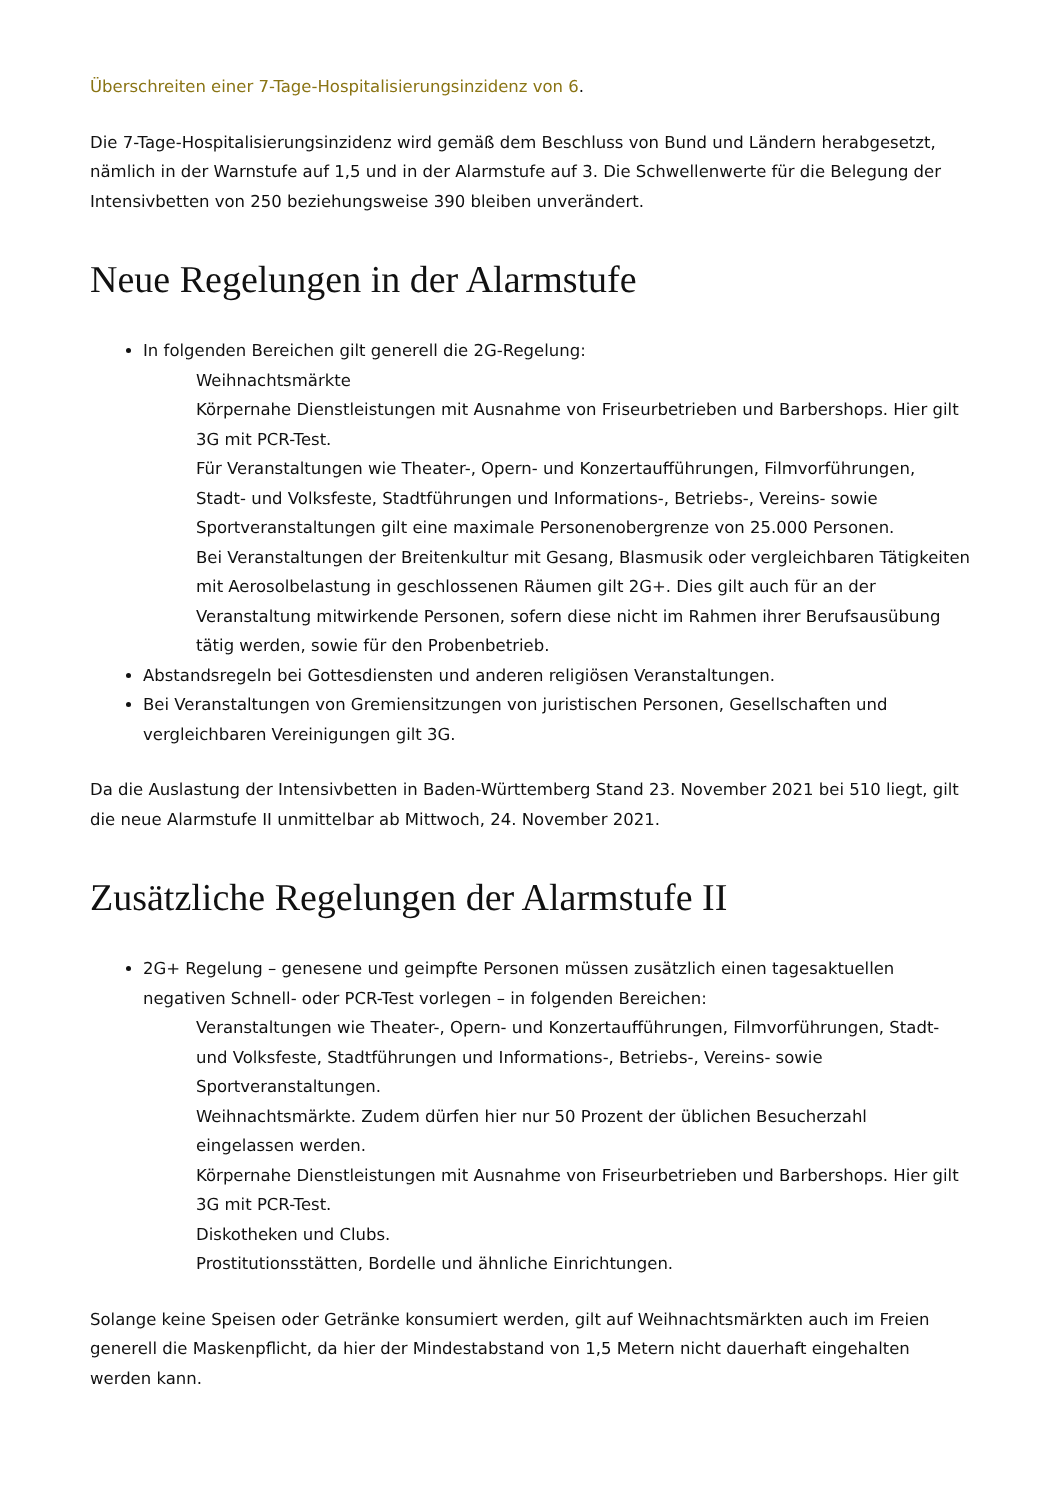Überschreiten einer 7-Tage-Hospitalisierungsinzidenz von 6.
Die 7-Tage-Hospitalisierungsinzidenz wird gemäß dem Beschluss von Bund und Ländern herabgesetzt, nämlich in der Warnstufe auf 1,5 und in der Alarmstufe auf 3. Die Schwellenwerte für die Belegung der Intensivbetten von 250 beziehungsweise 390 bleiben unverändert.
Neue Regelungen in der Alarmstufe
In folgenden Bereichen gilt generell die 2G-Regelung:
Weihnachtsmärkte
Körpernahe Dienstleistungen mit Ausnahme von Friseurbetrieben und Barbershops. Hier gilt 3G mit PCR-Test.
Für Veranstaltungen wie Theater-, Opern- und Konzertaufführungen, Filmvorführungen, Stadt- und Volksfeste, Stadtführungen und Informations-, Betriebs-, Vereins- sowie Sportveranstaltungen gilt eine maximale Personenobergrenze von 25.000 Personen.
Bei Veranstaltungen der Breitenkultur mit Gesang, Blasmusik oder vergleichbaren Tätigkeiten mit Aerosolbelastung in geschlossenen Räumen gilt 2G+. Dies gilt auch für an der Veranstaltung mitwirkende Personen, sofern diese nicht im Rahmen ihrer Berufsausübung tätig werden, sowie für den Probenbetrieb.
Abstandsregeln bei Gottesdiensten und anderen religiösen Veranstaltungen.
Bei Veranstaltungen von Gremiensitzungen von juristischen Personen, Gesellschaften und vergleichbaren Vereinigungen gilt 3G.
Da die Auslastung der Intensivbetten in Baden-Württemberg Stand 23. November 2021 bei 510 liegt, gilt die neue Alarmstufe II unmittelbar ab Mittwoch, 24. November 2021.
Zusätzliche Regelungen der Alarmstufe II
2G+ Regelung – genesene und geimpfte Personen müssen zusätzlich einen tagesaktuellen negativen Schnell- oder PCR-Test vorlegen – in folgenden Bereichen:
Veranstaltungen wie Theater-, Opern- und Konzertaufführungen, Filmvorführungen, Stadt- und Volksfeste, Stadtführungen und Informations-, Betriebs-, Vereins- sowie Sportveranstaltungen.
Weihnachtsmärkte. Zudem dürfen hier nur 50 Prozent der üblichen Besucherzahl eingelassen werden.
Körpernahe Dienstleistungen mit Ausnahme von Friseurbetrieben und Barbershops. Hier gilt 3G mit PCR-Test.
Diskotheken und Clubs.
Prostitutionsstätten, Bordelle und ähnliche Einrichtungen.
Solange keine Speisen oder Getränke konsumiert werden, gilt auf Weihnachtsmärkten auch im Freien generell die Maskenpflicht, da hier der Mindestabstand von 1,5 Metern nicht dauerhaft eingehalten werden kann.